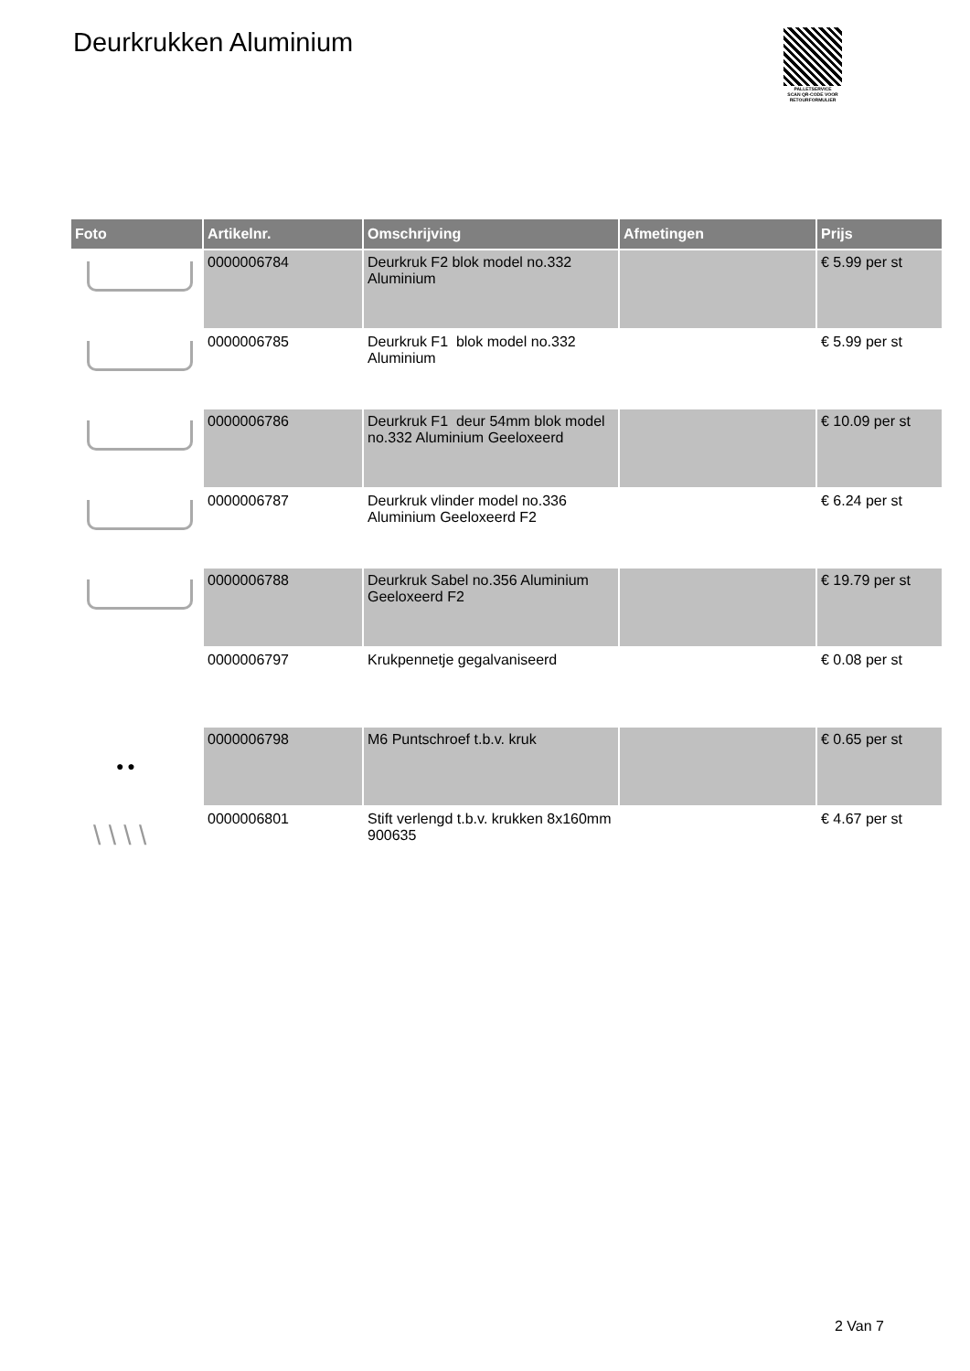Deurkrukken Aluminium
PALLETSERVICE
SCAN QR-CODE VOOR RETOURFORMULIER
| Foto | Artikelnr. | Omschrijving | Afmetingen | Prijs |
| --- | --- | --- | --- | --- |
| | 0000006784 | Deurkruk F2 blok model no.332 Aluminium | | € 5.99 per st |
| | 0000006785 | Deurkruk F1 blok model no.332 Aluminium | | € 5.99 per st |
| | 0000006786 | Deurkruk F1 deur 54mm blok model no.332 Aluminium Geeloxeerd | | € 10.09 per st |
| | 0000006787 | Deurkruk vlinder model no.336 Aluminium Geeloxeerd F2 | | € 6.24 per st |
| | 0000006788 | Deurkruk Sabel no.356 Aluminium Geeloxeerd F2 | | € 19.79 per st |
| | 0000006797 | Krukpennetje gegalvaniseerd | | € 0.08 per st |
| ● ● | 0000006798 | M6 Puntschroef t.b.v. kruk | | € 0.65 per st |
| \ \ \ \ | 0000006801 | Stift verlengd t.b.v. krukken 8x160mm 900635 | | € 4.67 per st |
2 Van 7